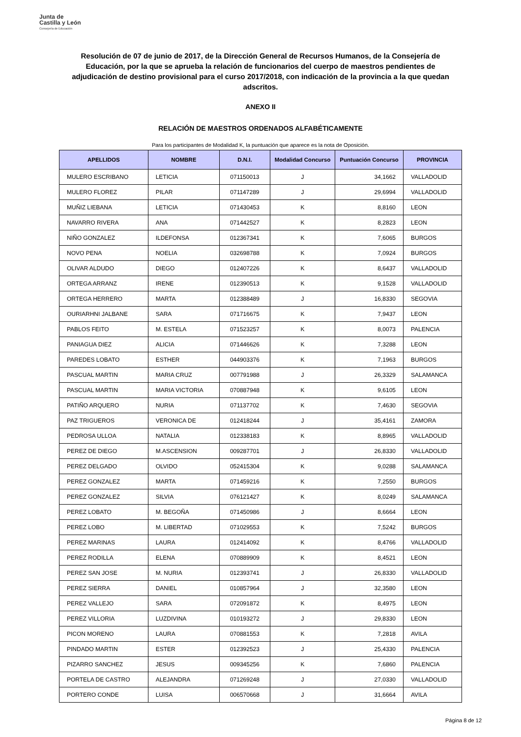Junta de
Castilla y León
Consejería de Educación
Resolución de 07 de junio de 2017, de la Dirección General de Recursos Humanos, de la Consejería de Educación, por la que se aprueba la relación de funcionarios del cuerpo de maestros pendientes de adjudicación de destino provisional para el curso 2017/2018, con indicación de la provincia a la que quedan adscritos.
ANEXO II
RELACIÓN DE MAESTROS ORDENADOS ALFABÉTICAMENTE
Para los participantes de Modalidad K, la puntuación que aparece es la nota de Oposición.
| APELLIDOS | NOMBRE | D.N.I. | Modalidad Concurso | Puntuación Concurso | PROVINCIA |
| --- | --- | --- | --- | --- | --- |
| MULERO ESCRIBANO | LETICIA | 071150013 | J | 34,1662 | VALLADOLID |
| MULERO FLOREZ | PILAR | 071147289 | J | 29,6994 | VALLADOLID |
| MUÑIZ LIEBANA | LETICIA | 071430453 | K | 8,8160 | LEON |
| NAVARRO RIVERA | ANA | 071442527 | K | 8,2823 | LEON |
| NIÑO GONZALEZ | ILDEFONSA | 012367341 | K | 7,6065 | BURGOS |
| NOVO PENA | NOELIA | 032698788 | K | 7,0924 | BURGOS |
| OLIVAR ALDUDO | DIEGO | 012407226 | K | 8,6437 | VALLADOLID |
| ORTEGA ARRANZ | IRENE | 012390513 | K | 9,1528 | VALLADOLID |
| ORTEGA HERRERO | MARTA | 012388489 | J | 16,8330 | SEGOVIA |
| OURIARHNI JALBANE | SARA | 071716675 | K | 7,9437 | LEON |
| PABLOS FEITO | M. ESTELA | 071523257 | K | 8,0073 | PALENCIA |
| PANIAGUA DIEZ | ALICIA | 071446626 | K | 7,3288 | LEON |
| PAREDES LOBATO | ESTHER | 044903376 | K | 7,1963 | BURGOS |
| PASCUAL MARTIN | MARIA CRUZ | 007791988 | J | 26,3329 | SALAMANCA |
| PASCUAL MARTIN | MARIA VICTORIA | 070887948 | K | 9,6105 | LEON |
| PATIÑO ARQUERO | NURIA | 071137702 | K | 7,4630 | SEGOVIA |
| PAZ TRIGUEROS | VERONICA DE | 012418244 | J | 35,4161 | ZAMORA |
| PEDROSA ULLOA | NATALIA | 012338183 | K | 8,8965 | VALLADOLID |
| PEREZ DE DIEGO | M.ASCENSION | 009287701 | J | 26,8330 | VALLADOLID |
| PEREZ DELGADO | OLVIDO | 052415304 | K | 9,0288 | SALAMANCA |
| PEREZ GONZALEZ | MARTA | 071459216 | K | 7,2550 | BURGOS |
| PEREZ GONZALEZ | SILVIA | 076121427 | K | 8,0249 | SALAMANCA |
| PEREZ LOBATO | M. BEGOÑA | 071450986 | J | 8,6664 | LEON |
| PEREZ LOBO | M. LIBERTAD | 071029553 | K | 7,5242 | BURGOS |
| PEREZ MARINAS | LAURA | 012414092 | K | 8,4766 | VALLADOLID |
| PEREZ RODILLA | ELENA | 070889909 | K | 8,4521 | LEON |
| PEREZ SAN JOSE | M. NURIA | 012393741 | J | 26,8330 | VALLADOLID |
| PEREZ SIERRA | DANIEL | 010857964 | J | 32,3580 | LEON |
| PEREZ VALLEJO | SARA | 072091872 | K | 8,4975 | LEON |
| PEREZ VILLORIA | LUZDIVINA | 010193272 | J | 29,8330 | LEON |
| PICON MORENO | LAURA | 070881553 | K | 7,2818 | AVILA |
| PINDADO MARTIN | ESTER | 012392523 | J | 25,4330 | PALENCIA |
| PIZARRO SANCHEZ | JESUS | 009345256 | K | 7,6860 | PALENCIA |
| PORTELA DE CASTRO | ALEJANDRA | 071269248 | J | 27,0330 | VALLADOLID |
| PORTERO CONDE | LUISA | 006570668 | J | 31,6664 | AVILA |
Página 8 de 12